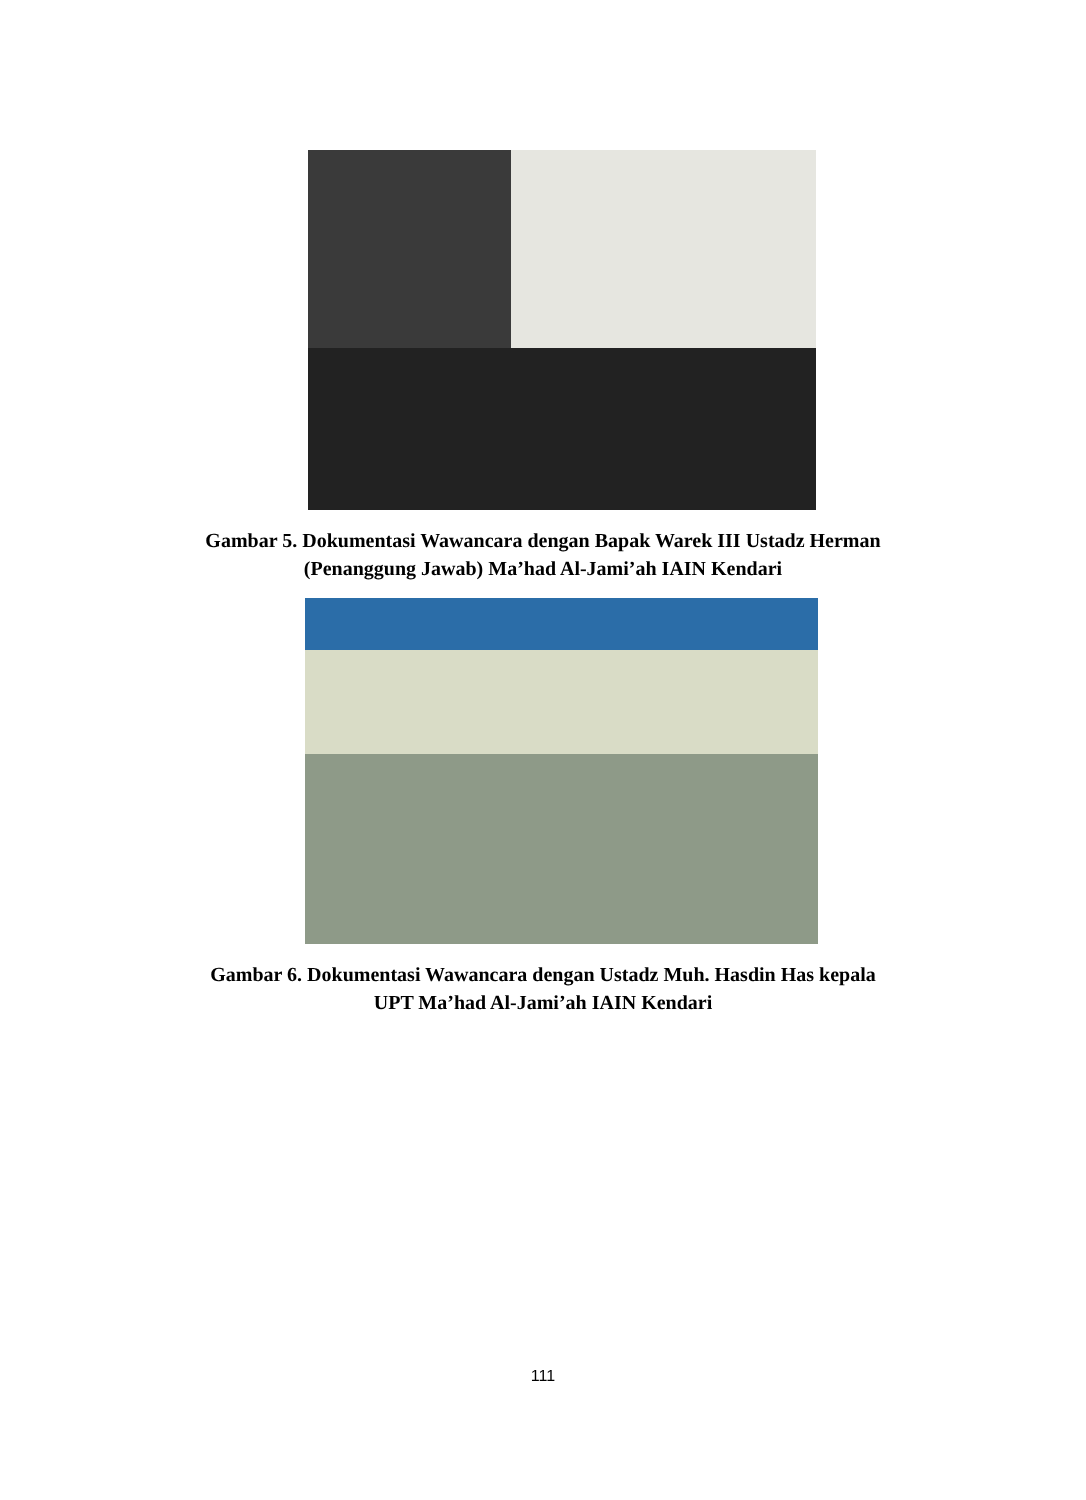Gambar 5. Dokumentasi Wawancara dengan Bapak Warek III Ustadz Herman
(Penanggung Jawab) Ma’had Al-Jami’ah IAIN Kendari
Gambar 6. Dokumentasi Wawancara dengan Ustadz Muh. Hasdin Has kepala
UPT Ma’had Al-Jami’ah IAIN Kendari
111